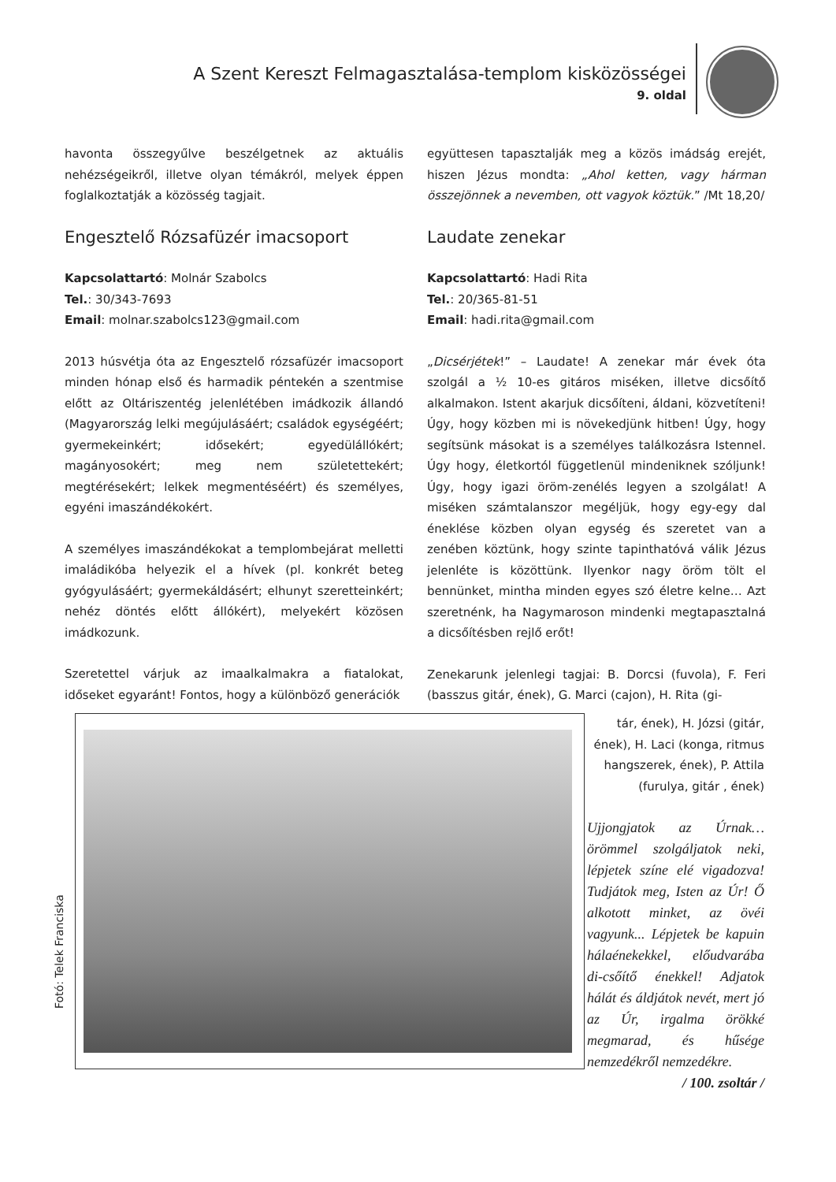A Szent Kereszt Felmagasztalása-templom kisközösségei
9. oldal
havonta összegyűlve beszélgetnek az aktuális nehézségeikről, illetve olyan témákról, melyek éppen foglalkoztatják a közösség tagjait.
Engesztelő Rózsafüzér imacsoport
Kapcsolattartó: Molnár Szabolcs
Tel.: 30/343-7693
Email: molnar.szabolcs123@gmail.com
2013 húsvétja óta az Engesztelő rózsafüzér imacsoport minden hónap első és harmadik péntekén a szentmise előtt az Oltáriszentég jelenlétében imádkozik állandó (Magyarország lelki megújulásáért; családok egységéért; gyermekeinkért; idősekért; egyedülállókért; magányosokért; meg nem születettekért; megtérésekért; lelkek megmentéséért) és személyes, egyéni imaszándékokért.
A személyes imaszándékokat a templombejárat melletti imaládikóba helyezik el a hívek (pl. konkrét beteg gyógyulásáért; gyermekáldásért; elhunyt szeretteinkért; nehéz döntés előtt állókért), melyekért közösen imádkozunk.
Szeretettel várjuk az imaalkalmakra a fiatalokat, időseket egyaránt! Fontos, hogy a különböző generációk
együttesen tapasztalják meg a közös imádság erejét, hiszen Jézus mondta: „Ahol ketten, vagy hárman összejönnek a nevemben, ott vagyok köztük.” /Mt 18,20/
Laudate zenekar
Kapcsolattartó: Hadi Rita
Tel.: 20/365-81-51
Email: hadi.rita@gmail.com
„Dicsérjétek!” – Laudate! A zenekar már évek óta szolgál a ½ 10-es gitáros miséken, illetve dicsőítő alkalmakon. Istent akarjuk dicsőíteni, áldani, közvetíteni! Úgy, hogy közben mi is növekedjünk hitben! Úgy, hogy segítsünk másokat is a személyes találkozásra Istennel. Úgy hogy, életkortól függetlenül mindeniknek szóljunk! Úgy, hogy igazi öröm-zenélés legyen a szolgálat! A miséken számtalanszor megéljük, hogy egy-egy dal éneklése közben olyan egység és szeretet van a zenében köztünk, hogy szinte tapinthatóvá válik Jézus jelenléte is közöttünk. Ilyenkor nagy öröm tölt el bennünket, mintha minden egyes szó életre kelne… Azt szeretnénk, ha Nagymaroson mindenki megtapasztalná a dicsőítésben rejlő erőt!
Zenekarunk jelenlegi tagjai: B. Dorcsi (fuvola), F. Feri (basszus gitár, ének), G. Marci (cajon), H. Rita (gi-
Fotó: Telek Franciska
tár, ének), H. Józsi (gitár, ének), H. Laci (konga, ritmus hangszerek, ének), P. Attila (furulya, gitár , ének)
Ujjongjatok az Úrnak… örömmel szolgáljatok neki, lépjetek színe elé vigadozva! Tudjátok meg, Isten az Úr! Ő alkotott minket, az övéi vagyunk... Lépjetek be kapuin hálaénekekkel, előudvarába di-csőítő énekkel! Adjatok hálát és áldjátok nevét, mert jó az Úr, irgalma örökké megmarad, és hűsége nemzedékről nemzedékre.
/ 100. zsoltár /